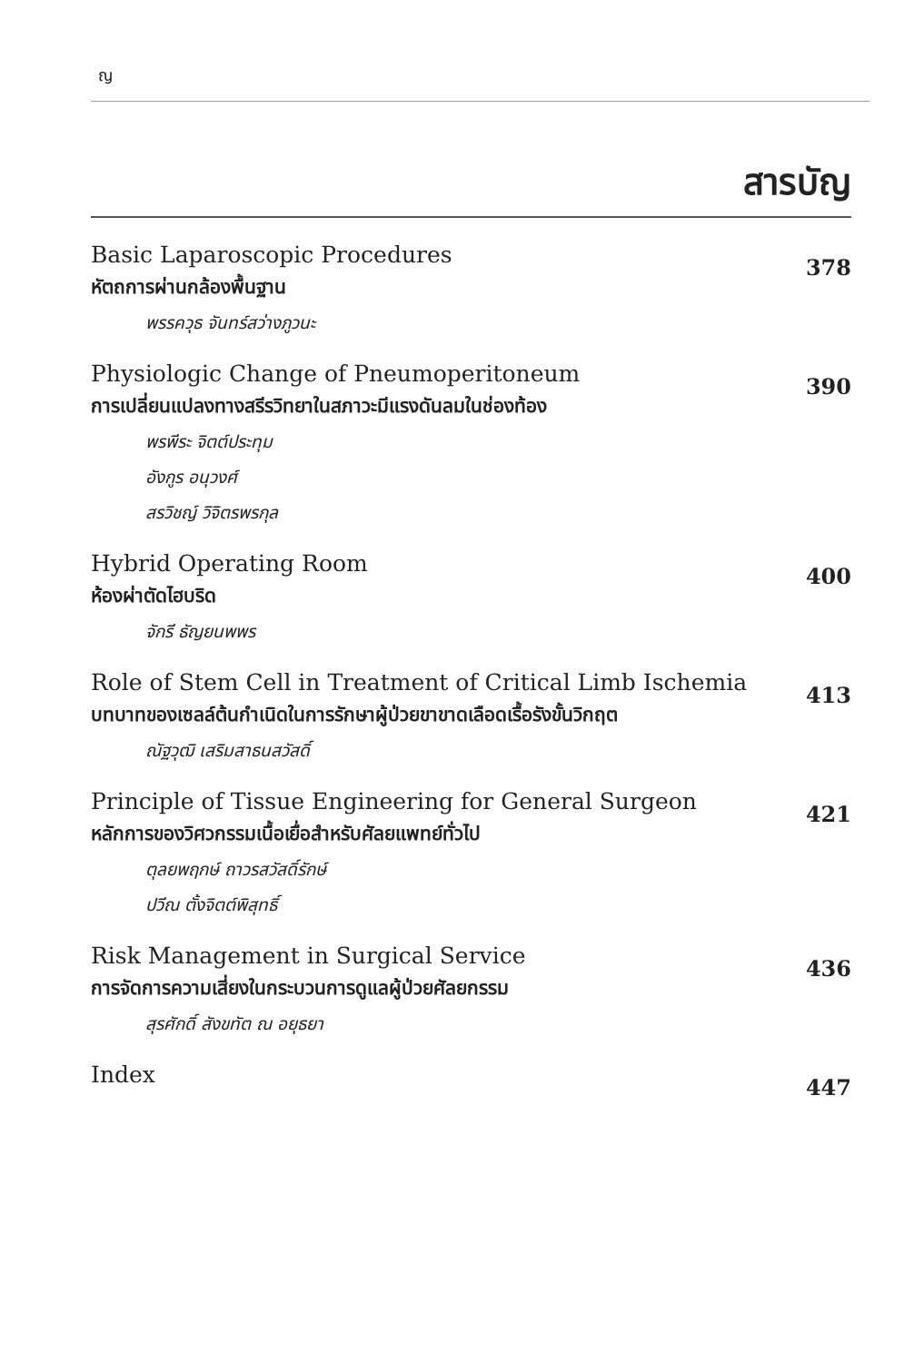ญ
สารบัญ
Basic Laparoscopic Procedures
หัตถการผ่านกล้องพื้นฐาน
พรรควุธ จันทร์สว่างภูวนะ
378
Physiologic Change of Pneumoperitoneum
การเปลี่ยนแปลงทางสรีรวิทยาในสภาวะมีแรงดันลมในช่องท้อง
พรพีระ จิตต์ประทุม
อังกูร อนุวงศ์
สรวิชญ์ วิจิตรพรกุล
390
Hybrid Operating Room
ห้องผ่าตัดไฮบริด
จักรี ธัญยนพพร
400
Role of Stem Cell in Treatment of Critical Limb Ischemia
บทบาทของเซลล์ต้นกำเนิดในการรักษาผู้ป่วยขาขาดเลือดเรื้อรังขั้นวิกฤต
ณัฐวุฒิ เสริมสาธนสวัสดิ์
413
Principle of Tissue Engineering for General Surgeon
หลักการของวิศวกรรมเนื้อเยื่อสำหรับศัลยแพทย์ทั่วไป
ตุลยพฤกษ์ ถาวรสวัสดิ์รักษ์
ปวีณ ตั้งจิตต์พิสุทธิ์
421
Risk Management in Surgical Service
การจัดการความเสี่ยงในกระบวนการดูแลผู้ป่วยศัลยกรรม
สุรศักดิ์ สังขทัต ณ อยุธยา
436
Index
447